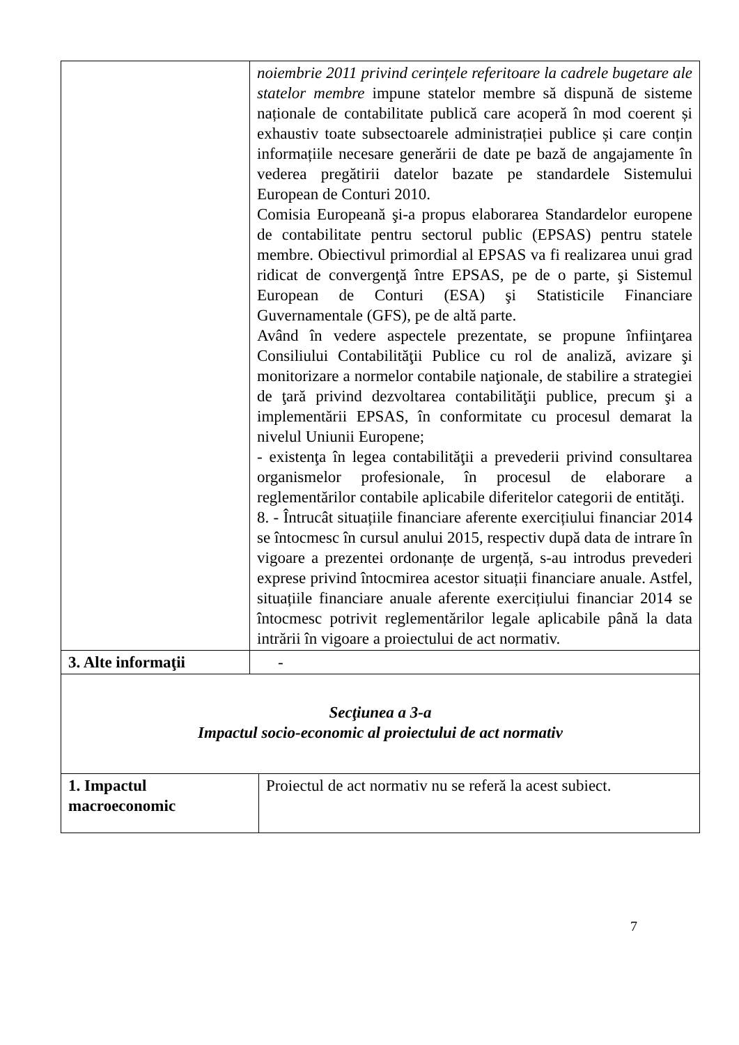| | noiembrie 2011 privind cerințele referitoare la cadrele bugetare ale statelor membre impune statelor membre să dispună de sisteme naționale de contabilitate publică care acoperă în mod coerent și exhaustiv toate subsectoarele administrației publice și care conțin informațiile necesare generării de date pe bază de angajamente în vederea pregătirii datelor bazate pe standardele Sistemului European de Conturi 2010. Comisia Europeană şi-a propus elaborarea Standardelor europene de contabilitate pentru sectorul public (EPSAS) pentru statele membre. Obiectivul primordial al EPSAS va fi realizarea unui grad ridicat de convergenţă între EPSAS, pe de o parte, şi Sistemul European de Conturi (ESA) şi Statisticile Financiare Guvernamentale (GFS), pe de altă parte. Având în vedere aspectele prezentate, se propune înfiinţarea Consiliului Contabilităţii Publice cu rol de analiză, avizare şi monitorizare a normelor contabile naţionale, de stabilire a strategiei de ţară privind dezvoltarea contabilităţii publice, precum şi a implementării EPSAS, în conformitate cu procesul demarat la nivelul Uniunii Europene; - existenţa în legea contabilităţii a prevederii privind consultarea organismelor profesionale, în procesul de elaborare a reglementărilor contabile aplicabile diferitelor categorii de entităţi. 8. - Întrucât situațiile financiare aferente exercițiului financiar 2014 se întocmesc în cursul anului 2015, respectiv după data de intrare în vigoare a prezentei ordonanțe de urgență, s-au introdus prevederi exprese privind întocmirea acestor situații financiare anuale. Astfel, situațiile financiare anuale aferente exercițiului financiar 2014 se întocmesc potrivit reglementărilor legale aplicabile până la data intrării în vigoare a proiectului de act normativ. | |
| 3. Alte informaţii | - | |
| Secţiunea a 3-a Impactul socio-economic al proiectului de act normativ | | |
| 1. Impactul macroeconomic | | Proiectul de act normativ nu se referă la acest subiect. |
7